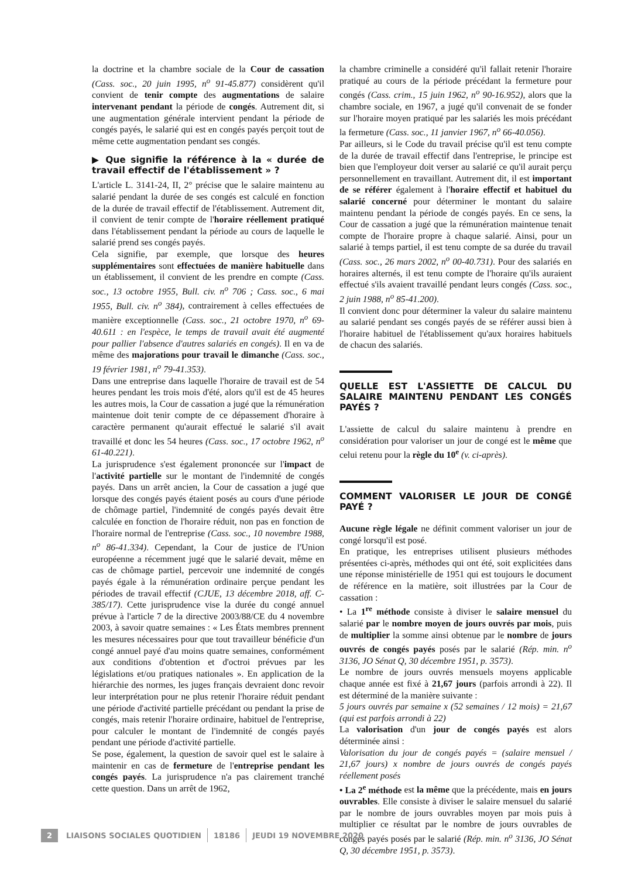la doctrine et la chambre sociale de la Cour de cassation (Cass. soc., 20 juin 1995, n<sup>o</sup> 91-45.877) considèrent qu'il convient de tenir compte des augmentations de salaire intervenant pendant la période de congés. Autrement dit, si une augmentation générale intervient pendant la période de congés payés, le salarié qui est en congés payés perçoit tout de même cette augmentation pendant ses congés.
▶ Que signifie la référence à la « durée de travail effectif de l'établissement » ?
L'article L. 3141-24, II, 2° précise que le salaire maintenu au salarié pendant la durée de ses congés est calculé en fonction de la durée de travail effectif de l'établissement. Autrement dit, il convient de tenir compte de l'horaire réellement pratiqué dans l'établissement pendant la période au cours de laquelle le salarié prend ses congés payés.
Cela signifie, par exemple, que lorsque des heures supplémentaires sont effectuées de manière habituelle dans un établissement, il convient de les prendre en compte (Cass. soc., 13 octobre 1955, Bull. civ. n<sup>o</sup> 706 ; Cass. soc., 6 mai 1955, Bull. civ. n<sup>o</sup> 384), contrairement à celles effectuées de manière exceptionnelle (Cass. soc., 21 octobre 1970, n<sup>o</sup> 69-40.611 : en l'espèce, le temps de travail avait été augmenté pour pallier l'absence d'autres salariés en congés). Il en va de même des majorations pour travail le dimanche (Cass. soc., 19 février 1981, n<sup>o</sup> 79-41.353).
Dans une entreprise dans laquelle l'horaire de travail est de 54 heures pendant les trois mois d'été, alors qu'il est de 45 heures les autres mois, la Cour de cassation a jugé que la rémunération maintenue doit tenir compte de ce dépassement d'horaire à caractère permanent qu'aurait effectué le salarié s'il avait travaillé et donc les 54 heures (Cass. soc., 17 octobre 1962, n<sup>o</sup> 61-40.221).
La jurisprudence s'est également prononcée sur l'impact de l'activité partielle sur le montant de l'indemnité de congés payés. Dans un arrêt ancien, la Cour de cassation a jugé que lorsque des congés payés étaient posés au cours d'une période de chômage partiel, l'indemnité de congés payés devait être calculée en fonction de l'horaire réduit, non pas en fonction de l'horaire normal de l'entreprise (Cass. soc., 10 novembre 1988, n<sup>o</sup> 86-41.334). Cependant, la Cour de justice de l'Union européenne a récemment jugé que le salarié devait, même en cas de chômage partiel, percevoir une indemnité de congés payés égale à la rémunération ordinaire perçue pendant les périodes de travail effectif (CJUE, 13 décembre 2018, aff. C-385/17). Cette jurisprudence vise la durée du congé annuel prévue à l'article 7 de la directive 2003/88/CE du 4 novembre 2003, à savoir quatre semaines : « Les États membres prennent les mesures nécessaires pour que tout travailleur bénéficie d'un congé annuel payé d'au moins quatre semaines, conformément aux conditions d'obtention et d'octroi prévues par les législations et/ou pratiques nationales ». En application de la hiérarchie des normes, les juges français devraient donc revoir leur interprétation pour ne plus retenir l'horaire réduit pendant une période d'activité partielle précédant ou pendant la prise de congés, mais retenir l'horaire ordinaire, habituel de l'entreprise, pour calculer le montant de l'indemnité de congés payés pendant une période d'activité partielle.
Se pose, également, la question de savoir quel est le salaire à maintenir en cas de fermeture de l'entreprise pendant les congés payés. La jurisprudence n'a pas clairement tranché cette question. Dans un arrêt de 1962,
la chambre criminelle a considéré qu'il fallait retenir l'horaire pratiqué au cours de la période précédant la fermeture pour congés (Cass. crim., 15 juin 1962, n<sup>o</sup> 90-16.952), alors que la chambre sociale, en 1967, a jugé qu'il convenait de se fonder sur l'horaire moyen pratiqué par les salariés les mois précédant la fermeture (Cass. soc., 11 janvier 1967, n<sup>o</sup> 66-40.056).
Par ailleurs, si le Code du travail précise qu'il est tenu compte de la durée de travail effectif dans l'entreprise, le principe est bien que l'employeur doit verser au salarié ce qu'il aurait perçu personnellement en travaillant. Autrement dit, il est important de se référer également à l'horaire effectif et habituel du salarié concerné pour déterminer le montant du salaire maintenu pendant la période de congés payés. En ce sens, la Cour de cassation a jugé que la rémunération maintenue tenait compte de l'horaire propre à chaque salarié. Ainsi, pour un salarié à temps partiel, il est tenu compte de sa durée du travail (Cass. soc., 26 mars 2002, n<sup>o</sup> 00-40.731). Pour des salariés en horaires alternés, il est tenu compte de l'horaire qu'ils auraient effectué s'ils avaient travaillé pendant leurs congés (Cass. soc., 2 juin 1988, n<sup>o</sup> 85-41.200).
Il convient donc pour déterminer la valeur du salaire maintenu au salarié pendant ses congés payés de se référer aussi bien à l'horaire habituel de l'établissement qu'aux horaires habituels de chacun des salariés.
QUELLE EST L'ASSIETTE DE CALCUL DU SALAIRE MAINTENU PENDANT LES CONGÉS PAYÉS ?
L'assiette de calcul du salaire maintenu à prendre en considération pour valoriser un jour de congé est le même que celui retenu pour la règle du 10<sup>e</sup> (v. ci-après).
COMMENT VALORISER LE JOUR DE CONGÉ PAYÉ ?
Aucune règle légale ne définit comment valoriser un jour de congé lorsqu'il est posé.
En pratique, les entreprises utilisent plusieurs méthodes présentées ci-après, méthodes qui ont été, soit explicitées dans une réponse ministérielle de 1951 qui est toujours le document de référence en la matière, soit illustrées par la Cour de cassation :
• La 1<sup>re</sup> méthode consiste à diviser le salaire mensuel du salarié par le nombre moyen de jours ouvrés par mois, puis de multiplier la somme ainsi obtenue par le nombre de jours ouvrés de congés payés posés par le salarié (Rép. min. n<sup>o</sup> 3136, JO Sénat Q, 30 décembre 1951, p. 3573).
Le nombre de jours ouvrés mensuels moyens applicable chaque année est fixé à 21,67 jours (parfois arrondi à 22). Il est déterminé de la manière suivante :
5 jours ouvrés par semaine x (52 semaines / 12 mois) = 21,67 (qui est parfois arrondi à 22)
La valorisation d'un jour de congés payés est alors déterminée ainsi :
Valorisation du jour de congés payés = (salaire mensuel / 21,67 jours) x nombre de jours ouvrés de congés payés réellement posés
• La 2<sup>e</sup> méthode est la même que la précédente, mais en jours ouvrables. Elle consiste à diviser le salaire mensuel du salarié par le nombre de jours ouvrables moyen par mois puis à multiplier ce résultat par le nombre de jours ouvrables de congés payés posés par le salarié (Rép. min. n<sup>o</sup> 3136, JO Sénat Q, 30 décembre 1951, p. 3573).
2 LIAISONS SOCIALES QUOTIDIEN 18186 JEUDI 19 NOVEMBRE 2020